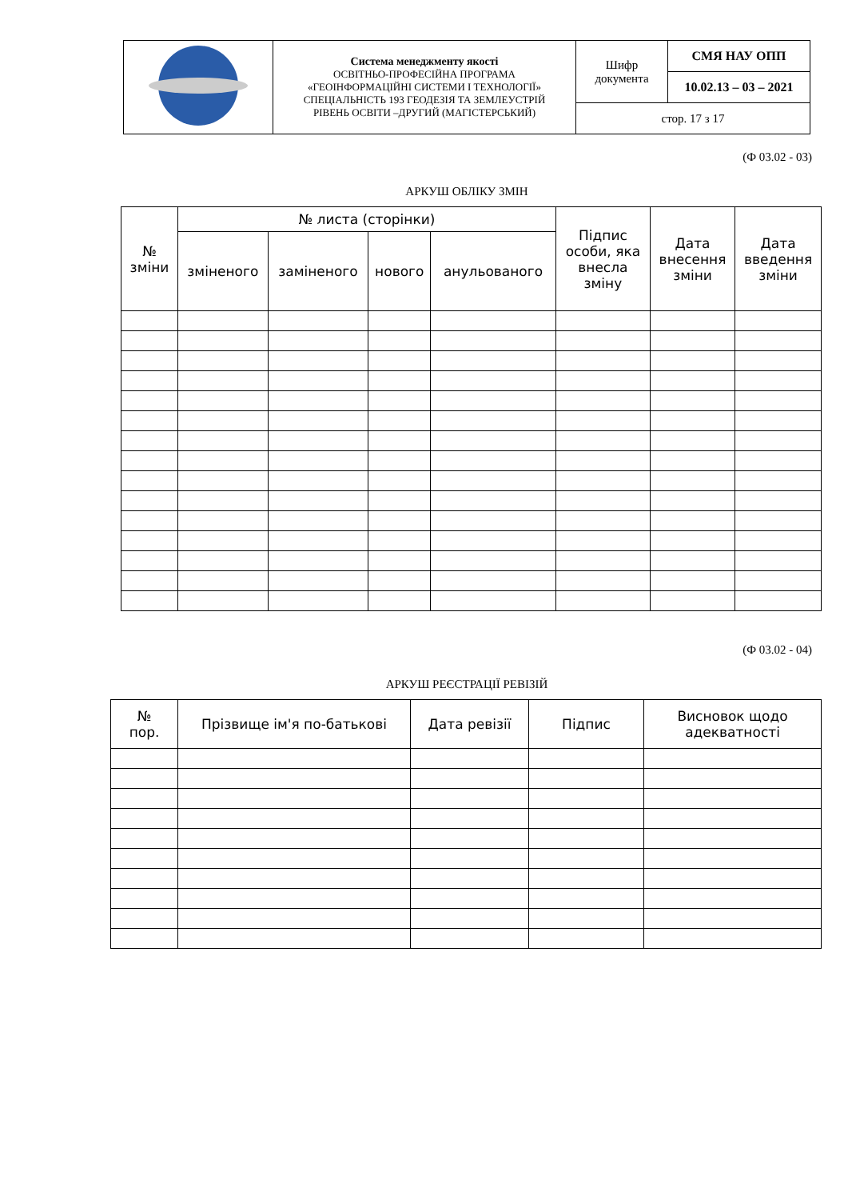| | Система менеджменту якості ОСВІТНЬО-ПРОФЕСІЙНА ПРОГРАМА «ГЕОІНФОРМАЦІЙНІ СИСТЕМИ І ТЕХНОЛОГІЇ» СПЕЦІАЛЬНІСТЬ 193 ГЕОДЕЗІЯ ТА ЗЕМЛЕУСТРІЙ РІВЕНЬ ОСВІТИ –ДРУГИЙ (МАГІСТЕРСЬКИЙ) | Шифр документа | СМЯ НАУ ОПП |
| | | | 10.02.13 – 03 – 2021 |
| | | стор. 17 з 17 | |
(Ф 03.02 - 03)
АРКУШ ОБЛІКУ ЗМІН
| № зміни | № листа (сторінки) | | | | Підпис особи, яка внесла зміну | Дата внесення зміни | Дата введення зміни |
| | зміненого | заміненого | нового | анульованого | | | |
(Ф 03.02 - 04)
АРКУШ РЕЄСТРАЦІЇ РЕВІЗІЙ
| № пор. | Прізвище ім'я по-батькові | Дата ревізії | Підпис | Висновок щодо адекватності |